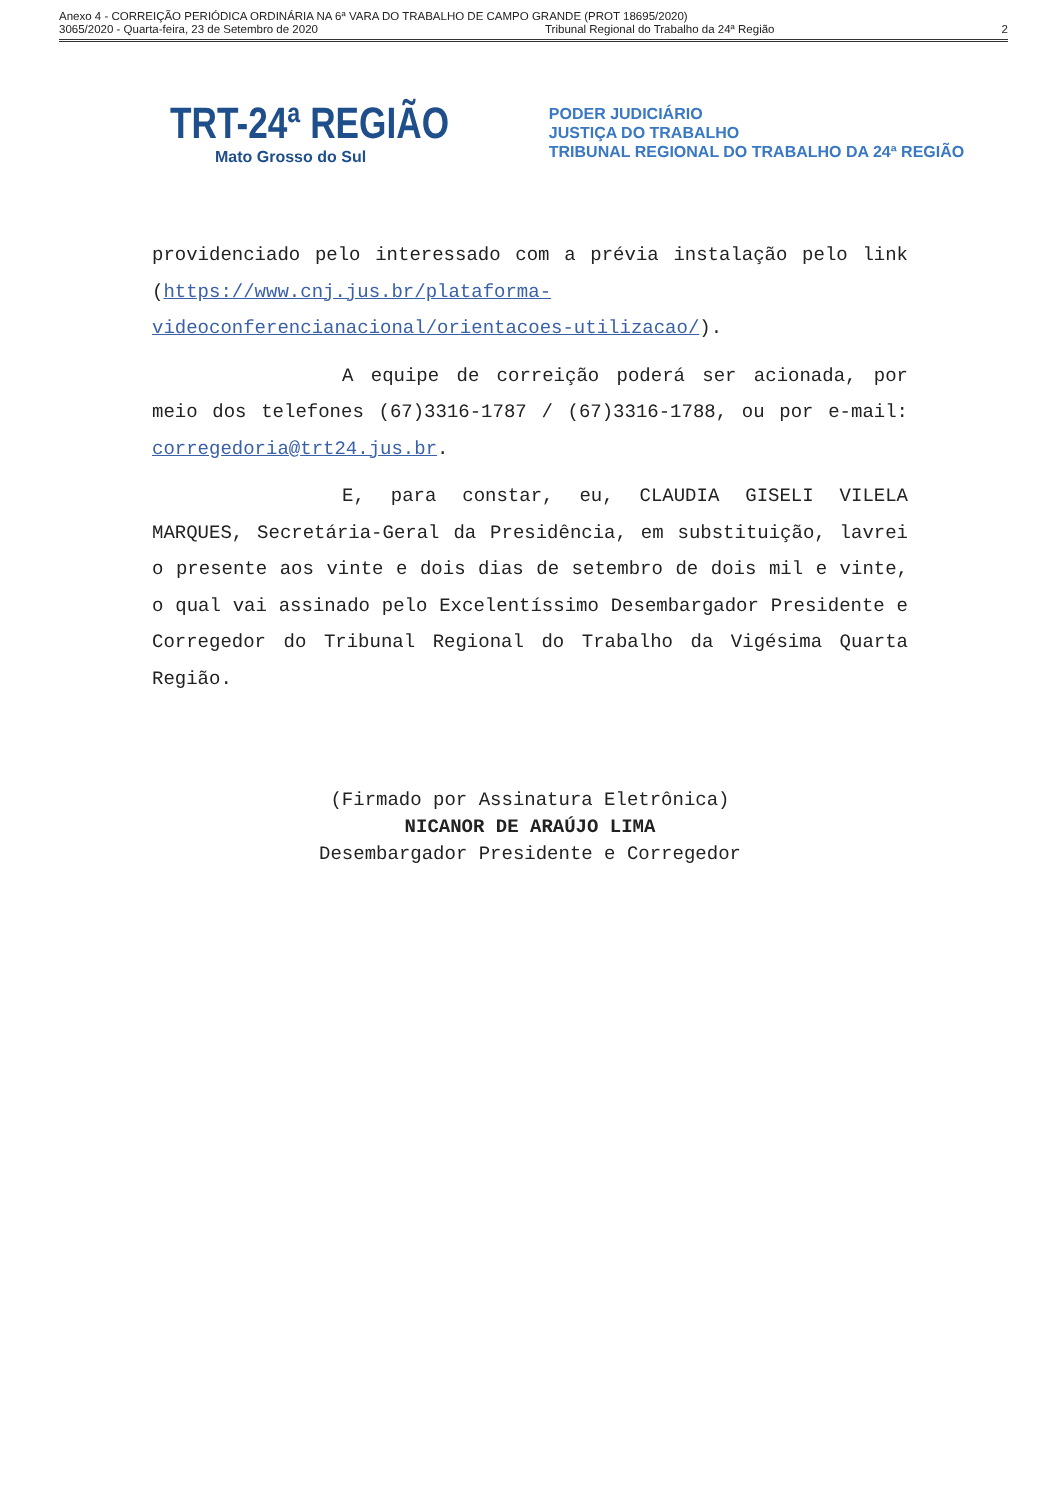Anexo 4 - CORREIÇÃO PERIÓDICA ORDINÁRIA NA 6ª VARA DO TRABALHO DE CAMPO GRANDE (PROT 18695/2020)
3065/2020 - Quarta-feira, 23 de Setembro de 2020 Tribunal Regional do Trabalho da 24ª Região 2
TRT-24ª REGIÃO
Mato Grosso do Sul
PODER JUDICIÁRIO
JUSTIÇA DO TRABALHO
TRIBUNAL REGIONAL DO TRABALHO DA 24ª REGIÃO
providenciado pelo interessado com a prévia instalação pelo link (https://www.cnj.jus.br/plataforma-videoconferencianacional/orientacoes-utilizacao/).
A equipe de correição poderá ser acionada, por meio dos telefones (67)3316-1787 / (67)3316-1788, ou por e-mail: corregedoria@trt24.jus.br.
E, para constar, eu, CLAUDIA GISELI VILELA MARQUES, Secretária-Geral da Presidência, em substituição, lavrei o presente aos vinte e dois dias de setembro de dois mil e vinte, o qual vai assinado pelo Excelentíssimo Desembargador Presidente e Corregedor do Tribunal Regional do Trabalho da Vigésima Quarta Região.
(Firmado por Assinatura Eletrônica)
NICANOR DE ARAÚJO LIMA
Desembargador Presidente e Corregedor